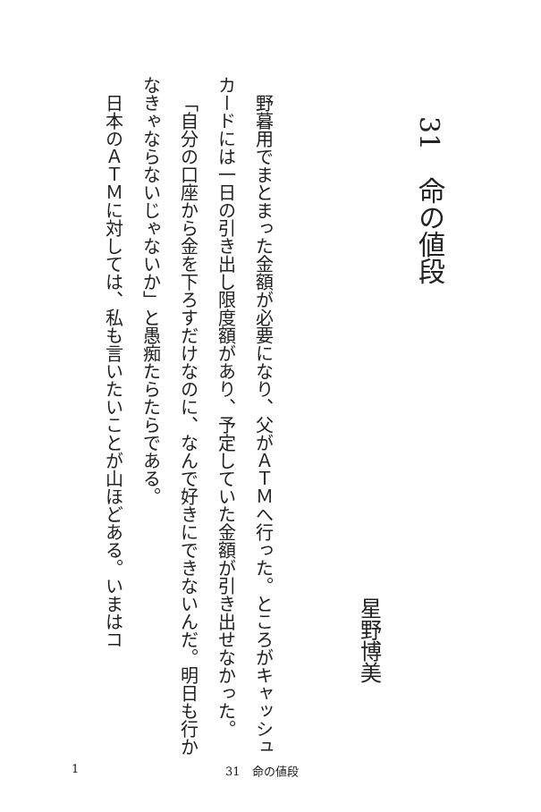31　命の値段
星野博美
野暮用でまとまった金額が必要になり、父がＡＴＭへ行った。ところがキャッシュカードには一日の引き出し限度額があり、予定していた金額が引き出せなかった。
「自分の口座から金を下ろすだけなのに、なんで好きにできないんだ。明日も行かなきゃならないじゃないか」と愚痴たらたらである。
日本のＡＴＭに対しては、私も言いたいことが山ほどある。いまはコ
1 31　命の値段